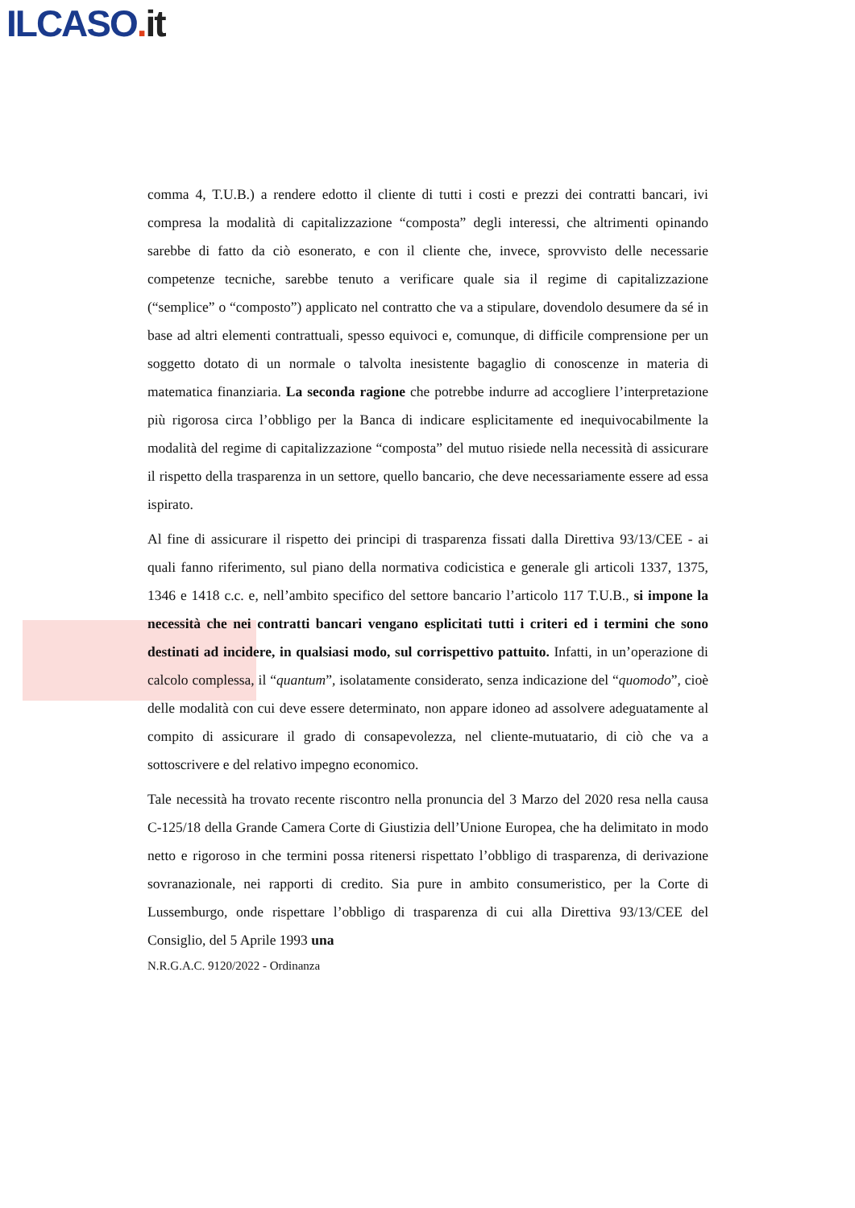ILCASO. it
comma 4, T.U.B.) a rendere edotto il cliente di tutti i costi e prezzi dei contratti bancari, ivi compresa la modalità di capitalizzazione “composta” degli interessi, che altrimenti opinando sarebbe di fatto da ciò esonerato, e con il cliente che, invece, sprovvisto delle necessarie competenze tecniche, sarebbe tenuto a verificare quale sia il regime di capitalizzazione (“semplice” o “composto”) applicato nel contratto che va a stipulare, dovendolo desumere da sé in base ad altri elementi contrattuali, spesso equivoci e, comunque, di difficile comprensione per un soggetto dotato di un normale o talvolta inesistente bagaglio di conoscenze in materia di matematica finanziaria. La seconda ragione che potrebbe indurre ad accogliere l’interpretazione più rigorosa circa l’obbligo per la Banca di indicare esplicitamente ed inequivocabilmente la modalità del regime di capitalizzazione “composta” del mutuo risiede nella necessità di assicurare il rispetto della trasparenza in un settore, quello bancario, che deve necessariamente essere ad essa ispirato.
Al fine di assicurare il rispetto dei principi di trasparenza fissati dalla Direttiva 93/13/CEE - ai quali fanno riferimento, sul piano della normativa codicistica e generale gli articoli 1337, 1375, 1346 e 1418 c.c. e, nell’ambito specifico del settore bancario l’articolo 117 T.U.B., si impone la necessità che nei contratti bancari vengano esplicitati tutti i criteri ed i termini che sono destinati ad incidere, in qualsiasi modo, sul corrispettivo pattuito. Infatti, in un’operazione di calcolo complessa, il “quantum”, isolatamente considerato, senza indicazione del “quomodo”, cioè delle modalità con cui deve essere determinato, non appare idoneo ad assolvere adeguatamente al compito di assicurare il grado di consapevolezza, nel cliente-mutuatario, di ciò che va a sottoscrivere e del relativo impegno economico.
Tale necessità ha trovato recente riscontro nella pronuncia del 3 Marzo del 2020 resa nella causa C-125/18 della Grande Camera Corte di Giustizia dell’Unione Europea, che ha delimitato in modo netto e rigoroso in che termini possa ritenersi rispettato l’obbligo di trasparenza, di derivazione sovranazionale, nei rapporti di credito. Sia pure in ambito consumeristico, per la Corte di Lussemburgo, onde rispettare l’obbligo di trasparenza di cui alla Direttiva 93/13/CEE del Consiglio, del 5 Aprile 1993 una
N.R.G.A.C. 9120/2022 - Ordinanza